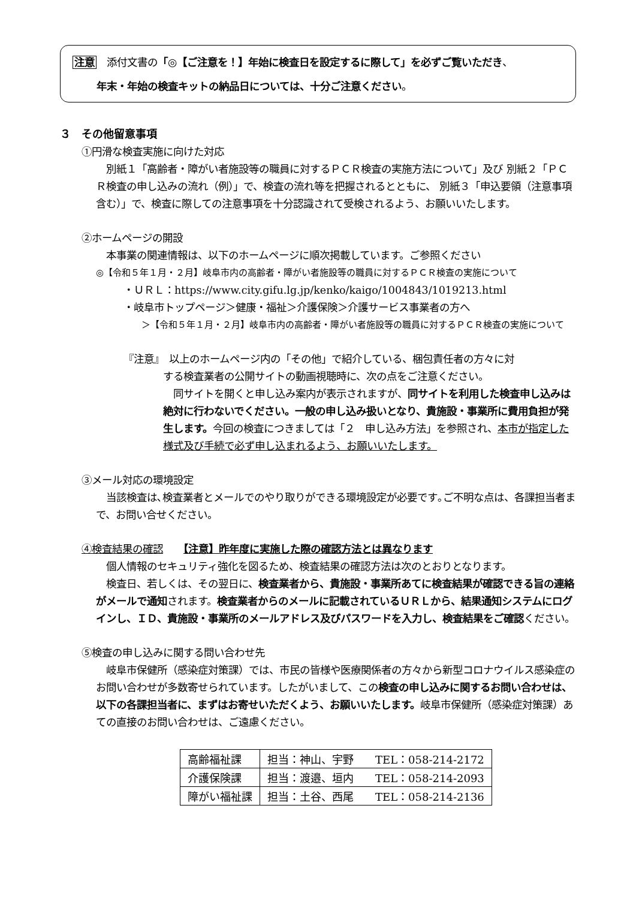注意　添付文書の「◎【ご注意を！】年始に検査日を設定するに際して」を必ずご覧いただき、
年末・年始の検査キットの納品日については、十分ご注意ください。
３　その他留意事項
①円滑な検査実施に向けた対応
　別紙１「高齢者・障がい者施設等の職員に対するＰＣＲ検査の実施方法について」及び 別紙２「ＰＣＲ検査の申し込みの流れ（例）」で、検査の流れ等を把握されるとともに、 別紙３「申込要領（注意事項含む）」で、検査に際しての注意事項を十分認識されて受検されるよう、お願いいたします。
②ホームページの開設
　本事業の関連情報は、以下のホームページに順次掲載しています。ご参照ください
◎【令和５年１月・２月】岐阜市内の高齢者・障がい者施設等の職員に対するＰＣＲ検査の実施について
・ＵＲＬ：https://www.city.gifu.lg.jp/kenko/kaigo/1004843/1019213.html
・岐阜市トップページ＞健康・福祉＞介護保険＞介護サービス事業者の方へ
＞【令和５年１月・２月】岐阜市内の高齢者・障がい者施設等の職員に対するＰＣＲ検査の実施について
『注意』　以上のホームページ内の「その他」で紹介している、梱包責任者の方々に対
する検査業者の公開サイトの動画視聴時に、次の点をご注意ください。
　同サイトを開くと申し込み案内が表示されますが、同サイトを利用した検査申し込みは絶対に行わないでください。一般の申し込み扱いとなり、貴施設・事業所に費用負担が発生します。今回の検査につきましては「２　申し込み方法」を参照され、本市が指定した様式及び手続で必ず申し込まれるよう、お願いいたします。
③メール対応の環境設定
　当該検査は､検査業者とメールでのやり取りができる環境設定が必要です｡ご不明な点は、各課担当者まで、お問い合せください。
④検査結果の確認　　【注意】昨年度に実施した際の確認方法とは異なります
　個人情報のセキュリティ強化を図るため、検査結果の確認方法は次のとおりとなります。
　検査日、若しくは、その翌日に、検査業者から、貴施設・事業所あてに検査結果が確認できる旨の連絡がメールで通知されます。検査業者からのメールに記載されているＵＲＬから、結果通知システムにログインし、ＩＤ、貴施設・事業所のメールアドレス及びパスワードを入力し、検査結果をご確認ください。
⑤検査の申し込みに関する問い合わせ先
　岐阜市保健所（感染症対策課）では、市民の皆様や医療関係者の方々から新型コロナウイルス感染症のお問い合わせが多数寄せられています。したがいまして、この検査の申し込みに関するお問い合わせは、以下の各課担当者に、まずはお寄せいただくよう、お願いいたします。岐阜市保健所（感染症対策課）あての直接のお問い合わせは、ご遠慮ください。
| 高齢福祉課 | 担当：神山、宇野 TEL：058-214-2172 |
| 介護保険課 | 担当：渡邉、垣内 TEL：058-214-2093 |
| 障がい福祉課 | 担当：土谷、西尾 TEL：058-214-2136 |